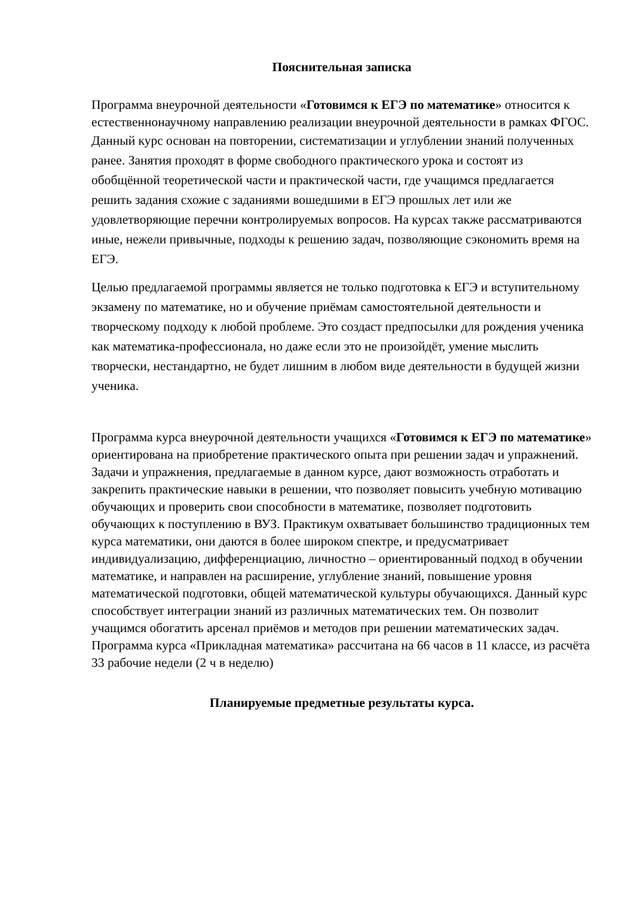Пояснительная записка
Программа внеурочной деятельности «Готовимся к ЕГЭ по математике» относится к естественнонаучному направлению реализации внеурочной деятельности в рамках ФГОС.
Данный курс основан на повторении, систематизации и углублении знаний полученных ранее. Занятия проходят в форме свободного практического урока и состоят из обобщённой теоретической части и практической части, где учащимся предлагается решить задания схожие с заданиями вошедшими в ЕГЭ прошлых лет или же удовлетворяющие перечни контролируемых вопросов. На курсах также рассматриваются иные, нежели привычные, подходы к решению задач, позволяющие сэкономить время на ЕГЭ.
Целью предлагаемой программы является не только подготовка к ЕГЭ и вступительному экзамену по математике, но и обучение приёмам самостоятельной деятельности и творческому подходу к любой проблеме. Это создаст предпосылки для рождения ученика как математика-профессионала, но даже если это не произойдёт, умение мыслить творчески, нестандартно, не будет лишним в любом виде деятельности в будущей жизни ученика.
Программа курса внеурочной деятельности учащихся «Готовимся к ЕГЭ по математике» ориентирована на приобретение практического опыта при решении задач и упражнений. Задачи и упражнения, предлагаемые в данном курсе, дают возможность отработать и закрепить практические навыки в решении, что позволяет повысить учебную мотивацию обучающих и проверить свои способности в математике, позволяет подготовить обучающих к поступлению в ВУЗ. Практикум охватывает большинство традиционных тем курса математики, они даются в более широком спектре, и предусматривает индивидуализацию, дифференциацию, личностно – ориентированный подход в обучении математике, и направлен на расширение, углубление знаний, повышение уровня математической подготовки, общей математической культуры обучающихся. Данный курс способствует интеграции знаний из различных математических тем. Он позволит учащимся обогатить арсенал приёмов и методов при решении математических задач. Программа курса «Прикладная математика» рассчитана на 66 часов в 11 классе, из расчёта 33 рабочие недели (2 ч в неделю)
Планируемые предметные результаты курса.